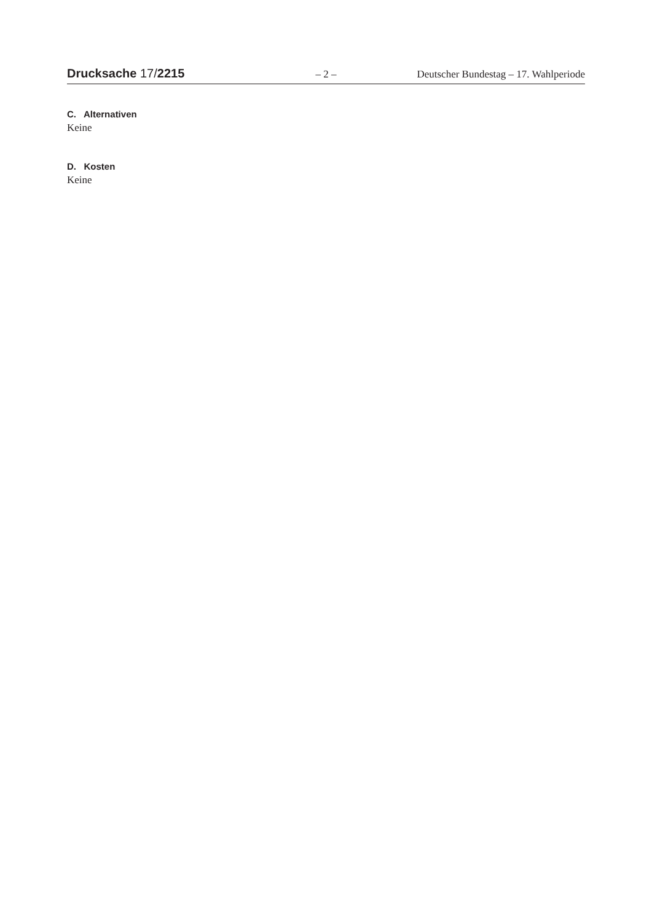Drucksache 17/2215 – 2 – Deutscher Bundestag – 17. Wahlperiode
C. Alternativen
Keine
D. Kosten
Keine